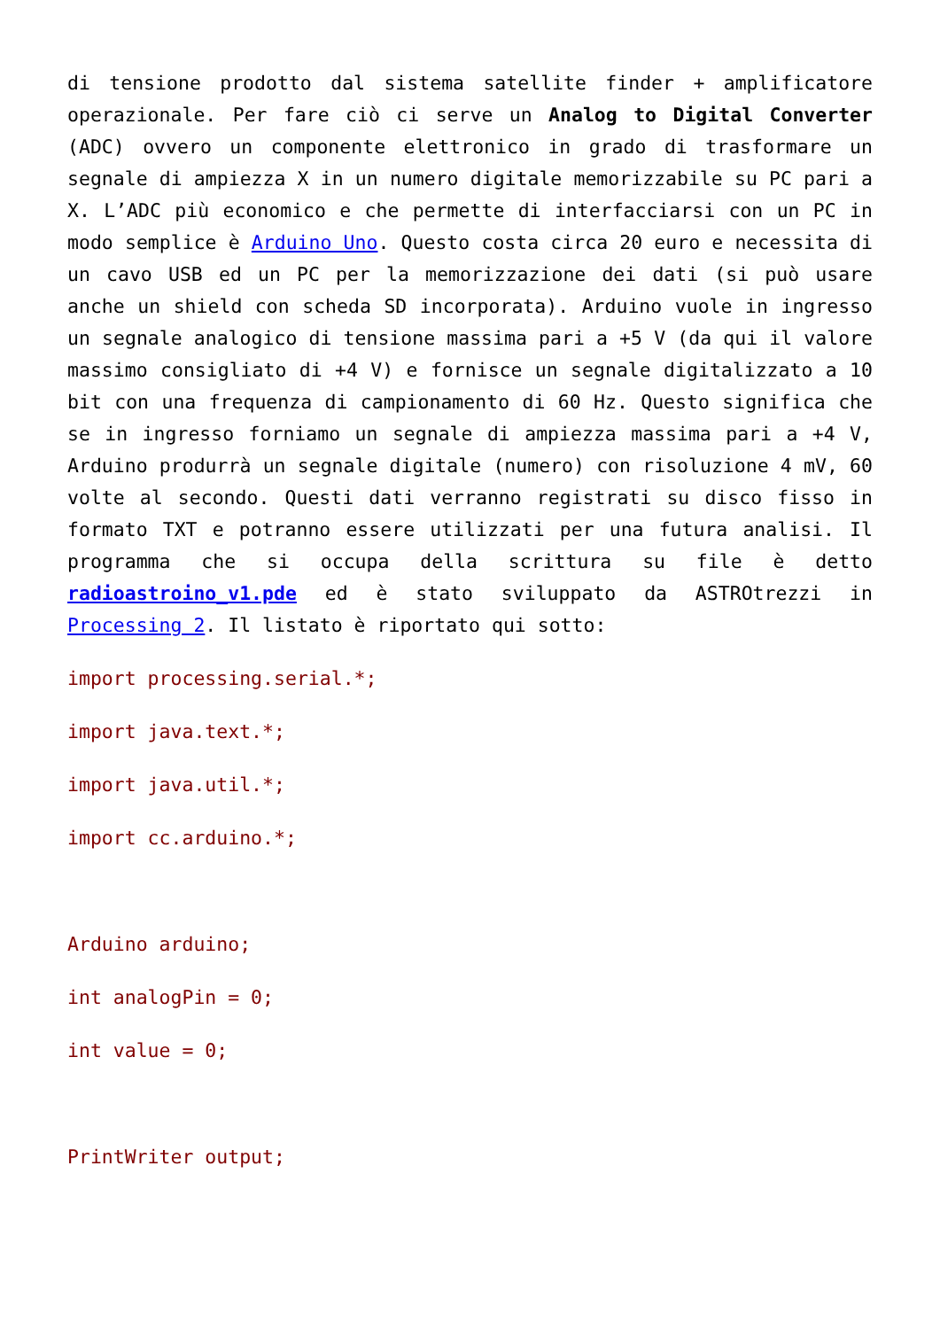di tensione prodotto dal sistema satellite finder + amplificatore operazionale. Per fare ciò ci serve un Analog to Digital Converter (ADC) ovvero un componente elettronico in grado di trasformare un segnale di ampiezza X in un numero digitale memorizzabile su PC pari a X. L’ADC più economico e che permette di interfacciarsi con un PC in modo semplice è Arduino Uno. Questo costa circa 20 euro e necessita di un cavo USB ed un PC per la memorizzazione dei dati (si può usare anche un shield con scheda SD incorporata). Arduino vuole in ingresso un segnale analogico di tensione massima pari a +5 V (da qui il valore massimo consigliato di +4 V) e fornisce un segnale digitalizzato a 10 bit con una frequenza di campionamento di 60 Hz. Questo significa che se in ingresso forniamo un segnale di ampiezza massima pari a +4 V, Arduino produrrà un segnale digitale (numero) con risoluzione 4 mV, 60 volte al secondo. Questi dati verranno registrati su disco fisso in formato TXT e potranno essere utilizzati per una futura analisi. Il programma che si occupa della scrittura su file è detto radioastroino_v1.pde ed è stato sviluppato da ASTROtrezzi in Processing 2. Il listato è riportato qui sotto:
import processing.serial.*;
import java.text.*;
import java.util.*;
import cc.arduino.*;
Arduino arduino;
int analogPin = 0;
int value = 0;
PrintWriter output;